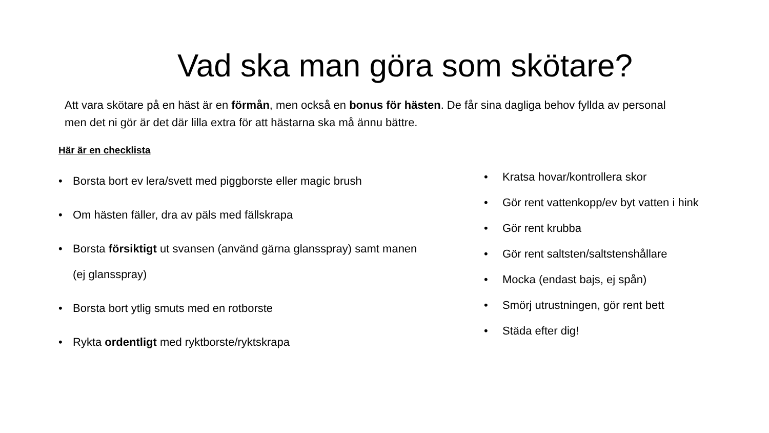Vad ska man göra som skötare?
Att vara skötare på en häst är en förmån, men också en bonus för hästen. De får sina dagliga behov fyllda av personal men det ni gör är det där lilla extra för att hästarna ska må ännu bättre.
Här är en checklista
• Borsta bort ev lera/svett med piggborste eller magic brush
• Om hästen fäller, dra av päls med fällskrapa
• Borsta försiktigt ut svansen (använd gärna glansspray) samt manen (ej glansspray)
• Borsta bort ytlig smuts med en rotborste
• Rykta ordentligt med ryktborste/ryktskrapa
• Kratsa hovar/kontrollera skor
• Gör rent vattenkopp/ev byt vatten i hink
• Gör rent krubba
• Gör rent saltsten/saltstenshållare
• Mocka (endast bajs, ej spån)
• Smörj utrustningen, gör rent bett
• Städa efter dig!